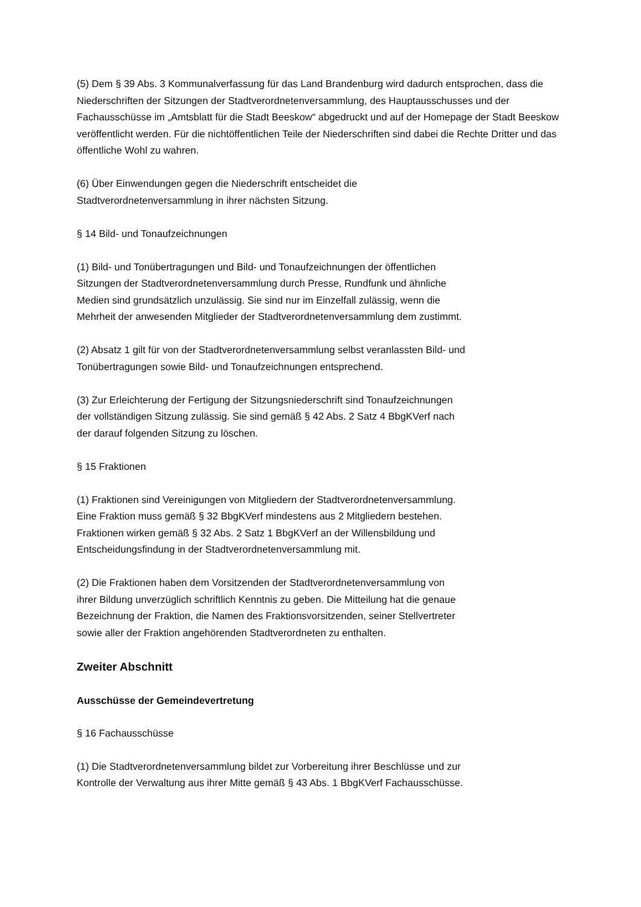(5) Dem § 39 Abs. 3 Kommunalverfassung für das Land Brandenburg wird dadurch entsprochen, dass die Niederschriften der Sitzungen der Stadtverordnetenversammlung, des Hauptausschusses und der Fachausschüsse im „Amtsblatt für die Stadt Beeskow“ abgedruckt und auf der Homepage der Stadt Beeskow veröffentlicht werden. Für die nichtöffentlichen Teile der Niederschriften sind dabei die Rechte Dritter und das öffentliche Wohl zu wahren.
(6) Über Einwendungen gegen die Niederschrift entscheidet die
Stadtverordnetenversammlung in ihrer nächsten Sitzung.
§ 14 Bild- und Tonaufzeichnungen
(1) Bild- und Tonübertragungen und Bild- und Tonaufzeichnungen der öffentlichen
Sitzungen der Stadtverordnetenversammlung durch Presse, Rundfunk und ähnliche
Medien sind grundsätzlich unzulässig. Sie sind nur im Einzelfall zulässig, wenn die
Mehrheit der anwesenden Mitglieder der Stadtverordnetenversammlung dem zustimmt.
(2) Absatz 1 gilt für von der Stadtverordnetenversammlung selbst veranlassten Bild- und
Tonübertragungen sowie Bild- und Tonaufzeichnungen entsprechend.
(3) Zur Erleichterung der Fertigung der Sitzungsniederschrift sind Tonaufzeichnungen
der vollständigen Sitzung zulässig. Sie sind gemäß § 42 Abs. 2 Satz 4 BbgKVerf nach
der darauf folgenden Sitzung zu löschen.
§ 15 Fraktionen
(1) Fraktionen sind Vereinigungen von Mitgliedern der Stadtverordnetenversammlung.
Eine Fraktion muss gemäß § 32 BbgKVerf mindestens aus 2 Mitgliedern bestehen.
Fraktionen wirken gemäß § 32 Abs. 2 Satz 1 BbgKVerf an der Willensbildung und
Entscheidungsfindung in der Stadtverordnetenversammlung mit.
(2) Die Fraktionen haben dem Vorsitzenden der Stadtverordnetenversammlung von
ihrer Bildung unverzüglich schriftlich Kenntnis zu geben. Die Mitteilung hat die genaue
Bezeichnung der Fraktion, die Namen des Fraktionsvorsitzenden, seiner Stellvertreter
sowie aller der Fraktion angehörenden Stadtverordneten zu enthalten.
Zweiter Abschnitt
Ausschüsse der Gemeindevertretung
§ 16 Fachausschüsse
(1) Die Stadtverordnetenversammlung bildet zur Vorbereitung ihrer Beschlüsse und zur
Kontrolle der Verwaltung aus ihrer Mitte gemäß § 43 Abs. 1 BbgKVerf Fachausschüsse.